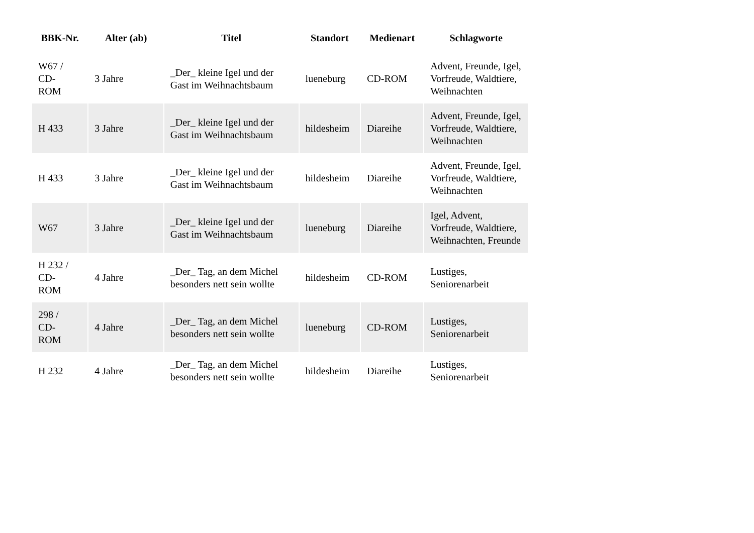| BBK-Nr. | Alter (ab) | Titel | Standort | Medienart | Schlagworte |
| --- | --- | --- | --- | --- | --- |
| W67 / CD- ROM | 3 Jahre | _Der_ kleine Igel und der Gast im Weihnachtsbaum | lueneburg | CD-ROM | Advent, Freunde, Igel, Vorfreude, Waldtiere, Weihnachten |
| H 433 | 3 Jahre | _Der_ kleine Igel und der Gast im Weihnachtsbaum | hildesheim | Diareihe | Advent, Freunde, Igel, Vorfreude, Waldtiere, Weihnachten |
| H 433 | 3 Jahre | _Der_ kleine Igel und der Gast im Weihnachtsbaum | hildesheim | Diareihe | Advent, Freunde, Igel, Vorfreude, Waldtiere, Weihnachten |
| W67 | 3 Jahre | _Der_ kleine Igel und der Gast im Weihnachtsbaum | lueneburg | Diareihe | Igel, Advent, Vorfreude, Waldtiere, Weihnachten, Freunde |
| H 232 / CD- ROM | 4 Jahre | _Der_ Tag, an dem Michel besonders nett sein wollte | hildesheim | CD-ROM | Lustiges, Seniorenarbeit |
| 298 / CD- ROM | 4 Jahre | _Der_ Tag, an dem Michel besonders nett sein wollte | lueneburg | CD-ROM | Lustiges, Seniorenarbeit |
| H 232 | 4 Jahre | _Der_ Tag, an dem Michel besonders nett sein wollte | hildesheim | Diareihe | Lustiges, Seniorenarbeit |